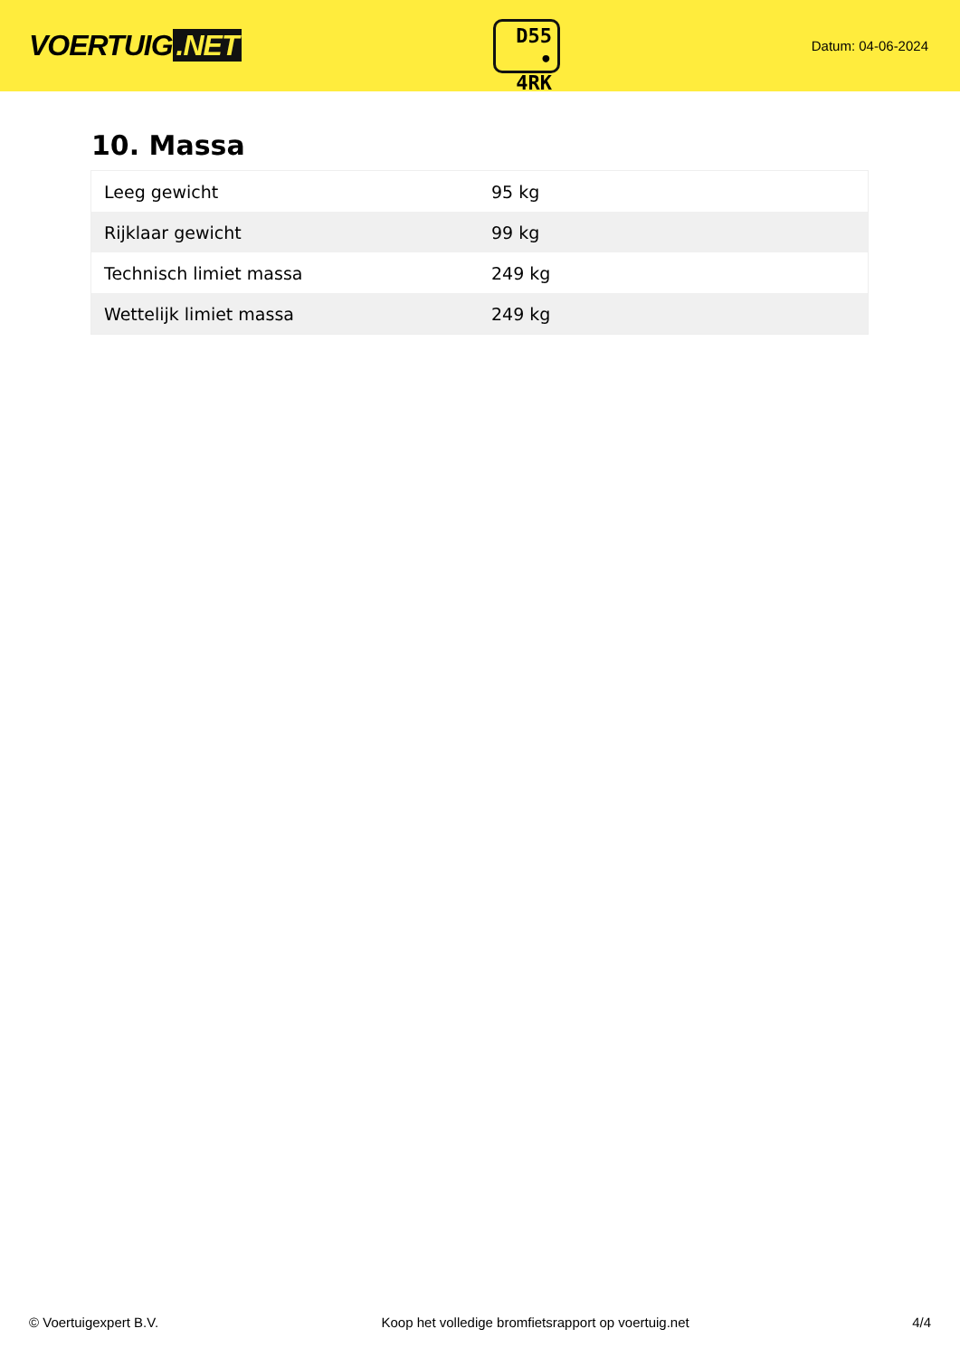VOERTUIG.NET
D55
• 4RK
Datum: 04-06-2024
10. Massa
| Leeg gewicht | 95 kg |
| Rijklaar gewicht | 99 kg |
| Technisch limiet massa | 249 kg |
| Wettelijk limiet massa | 249 kg |
© Voertuigexpert B.V. Koop het volledige bromfietsrapport op voertuig.net 4/4